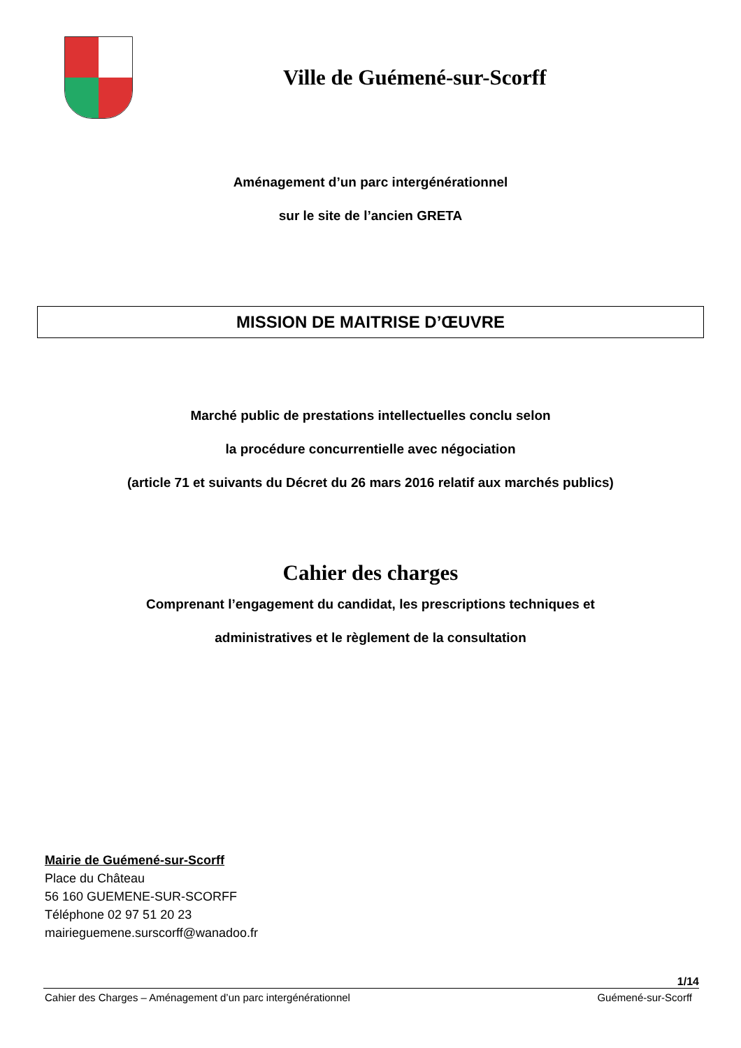Ville de Guémené-sur-Scorff
Aménagement d’un parc intergénérationnel
sur le site de l’ancien GRETA
MISSION DE MAITRISE D’ŒUVRE
Marché public de prestations intellectuelles conclu selon
la procédure concurrentielle avec négociation
(article 71 et suivants du Décret du 26 mars 2016 relatif aux marchés publics)
Cahier des charges
Comprenant l’engagement du candidat, les prescriptions techniques et
administratives et le règlement de la consultation
Mairie de Guémené-sur-Scorff
Place du Château
56 160 GUEMENE-SUR-SCORFF
Téléphone 02 97 51 20 23
mairieguemene.surscorff@wanadoo.fr
1/14
Cahier des Charges – Aménagement d’un parc intergénérationnel Guémené-sur-Scorff